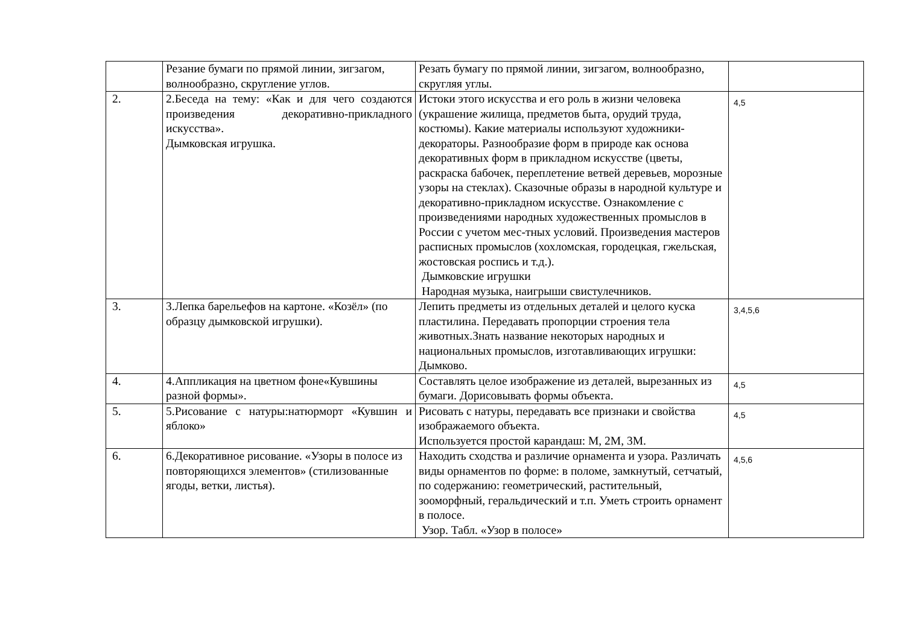| | Резание бумаги по прямой линии, зигзагом, волнообразно, скругление углов. | Резать бумагу по прямой линии, зигзагом, волнообразно, скругляя углы. | |
| 2. | 2.Беседа на тему: «Как и для чего создаются произведения декоративно-прикладного искусства». Дымковская игрушка. | Истоки этого искусства и его роль в жизни человека (украшение жилища, предметов быта, орудий труда, костюмы). Какие материалы используют художники-декораторы. Разнообразие форм в природе как основа декоративных форм в прикладном искусстве (цветы, раскраска бабочек, переплетение ветвей деревьев, морозные узоры на стеклах). Сказочные образы в народной культуре и декоративно-прикладном искусстве. Ознакомление с произведениями народных художественных промыслов в России с учетом мес-тных условий. Произведения мастеров расписных промыслов (хохломская, городецкая, гжельская, жостовская роспись и т.д.). Дымковские игрушки Народная музыка, наигрыши свистулечников. | 4,5 |
| 3. | 3.Лепка барельефов на картоне. «Козёл» (по образцу дымковской игрушки). | Лепить предметы из отдельных деталей и целого куска пластилина. Передавать пропорции строения тела животных.Знать название некоторых народных и национальных промыслов, изготавливающих игрушки: Дымково. | 3,4,5,6 |
| 4. | 4.Аппликация на цветном фоне«Кувшины разной формы». | Составлять целое изображение из деталей, вырезанных из бумаги. Дорисовывать формы объекта. | 4,5 |
| 5. | 5.Рисование с натуры:натюрморт «Кувшин и яблоко» | Рисовать с натуры, передавать все признаки и свойства изображаемого объекта. Используется простой карандаш: М, 2М, 3М. | 4,5 |
| 6. | 6.Декоративное рисование. «Узоры в полосе из повторяющихся элементов» (стилизованные ягоды, ветки, листья). | Находить сходства и различие орнамента и узора. Различать виды орнаментов по форме: в поломе, замкнутый, сетчатый, по содержанию: геометрический, растительный, зооморфный, геральдический и т.п. Уметь строить орнамент в полосе. Узор. Табл. «Узор в полосе» | 4,5,6 |